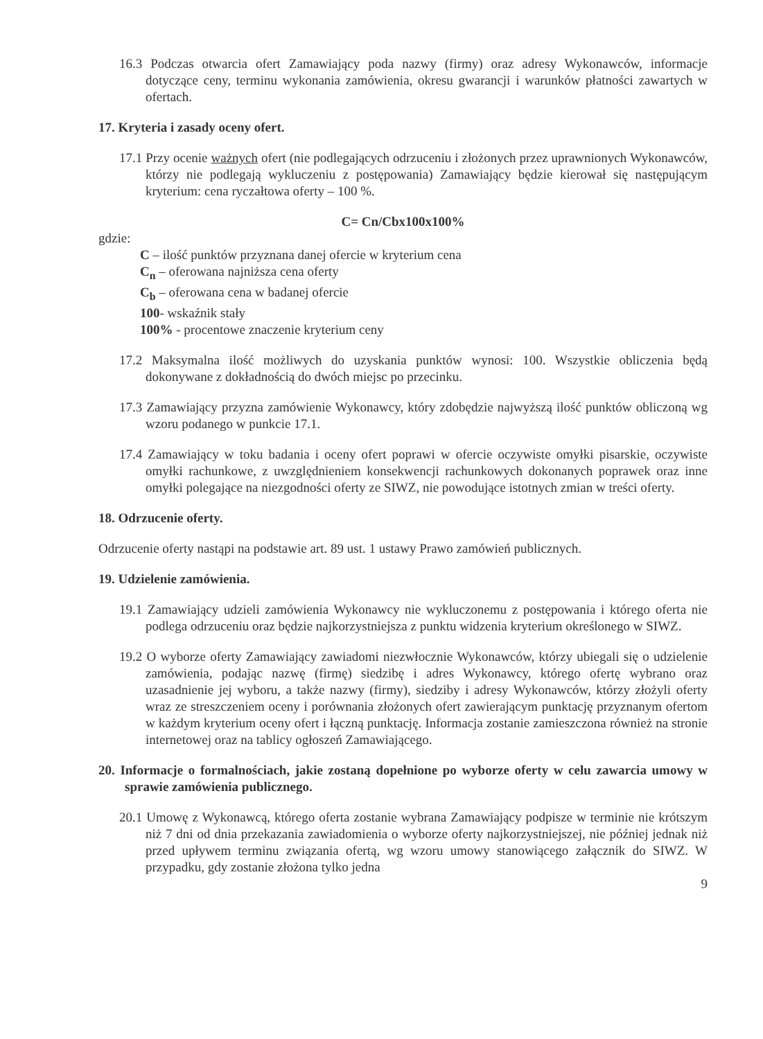16.3 Podczas otwarcia ofert Zamawiający poda nazwy (firmy) oraz adresy Wykonawców, informacje dotyczące ceny, terminu wykonania zamówienia, okresu gwarancji i warunków płatności zawartych w ofertach.
17. Kryteria i zasady oceny ofert.
17.1 Przy ocenie ważnych ofert (nie podlegających odrzuceniu i złożonych przez uprawnionych Wykonawców, którzy nie podlegają wykluczeniu z postępowania) Zamawiający będzie kierował się następującym kryterium: cena ryczałtowa oferty – 100 %.
C= Cn/Cbx100x100%
gdzie:
C – ilość punktów przyznana danej ofercie w kryterium cena
C<sub>n</sub> – oferowana najniższa cena oferty
C<sub>b</sub> – oferowana cena w badanej ofercie
100- wskaźnik stały
100% - procentowe znaczenie kryterium ceny
17.2 Maksymalna ilość możliwych do uzyskania punktów wynosi: 100. Wszystkie obliczenia będą dokonywane z dokładnością do dwóch miejsc po przecinku.
17.3 Zamawiający przyzna zamówienie Wykonawcy, który zdobędzie najwyższą ilość punktów obliczoną wg wzoru podanego w punkcie 17.1.
17.4 Zamawiający w toku badania i oceny ofert poprawi w ofercie oczywiste omyłki pisarskie, oczywiste omyłki rachunkowe, z uwzględnieniem konsekwencji rachunkowych dokonanych poprawek oraz inne omyłki polegające na niezgodności oferty ze SIWZ, nie powodujące istotnych zmian w treści oferty.
18. Odrzucenie oferty.
Odrzucenie oferty nastąpi na podstawie art. 89 ust. 1 ustawy Prawo zamówień publicznych.
19. Udzielenie zamówienia.
19.1 Zamawiający udzieli zamówienia Wykonawcy nie wykluczonemu z postępowania i którego oferta nie podlega odrzuceniu oraz będzie najkorzystniejsza z punktu widzenia kryterium określonego w SIWZ.
19.2 O wyborze oferty Zamawiający zawiadomi niezwłocznie Wykonawców, którzy ubiegali się o udzielenie zamówienia, podając nazwę (firmę) siedzibę i adres Wykonawcy, którego ofertę wybrano oraz uzasadnienie jej wyboru, a także nazwy (firmy), siedziby i adresy Wykonawców, którzy złożyli oferty wraz ze streszczeniem oceny i porównania złożonych ofert zawierającym punktację przyznanym ofertom w każdym kryterium oceny ofert i łączną punktację. Informacja zostanie zamieszczona również na stronie internetowej oraz na tablicy ogłoszeń Zamawiającego.
20. Informacje o formalnościach, jakie zostaną dopełnione po wyborze oferty w celu zawarcia umowy w sprawie zamówienia publicznego.
20.1 Umowę z Wykonawcą, którego oferta zostanie wybrana Zamawiający podpisze w terminie nie krótszym niż 7 dni od dnia przekazania zawiadomienia o wyborze oferty najkorzystniejszej, nie później jednak niż przed upływem terminu związania ofertą, wg wzoru umowy stanowiącego załącznik do SIWZ. W przypadku, gdy zostanie złożona tylko jedna
9